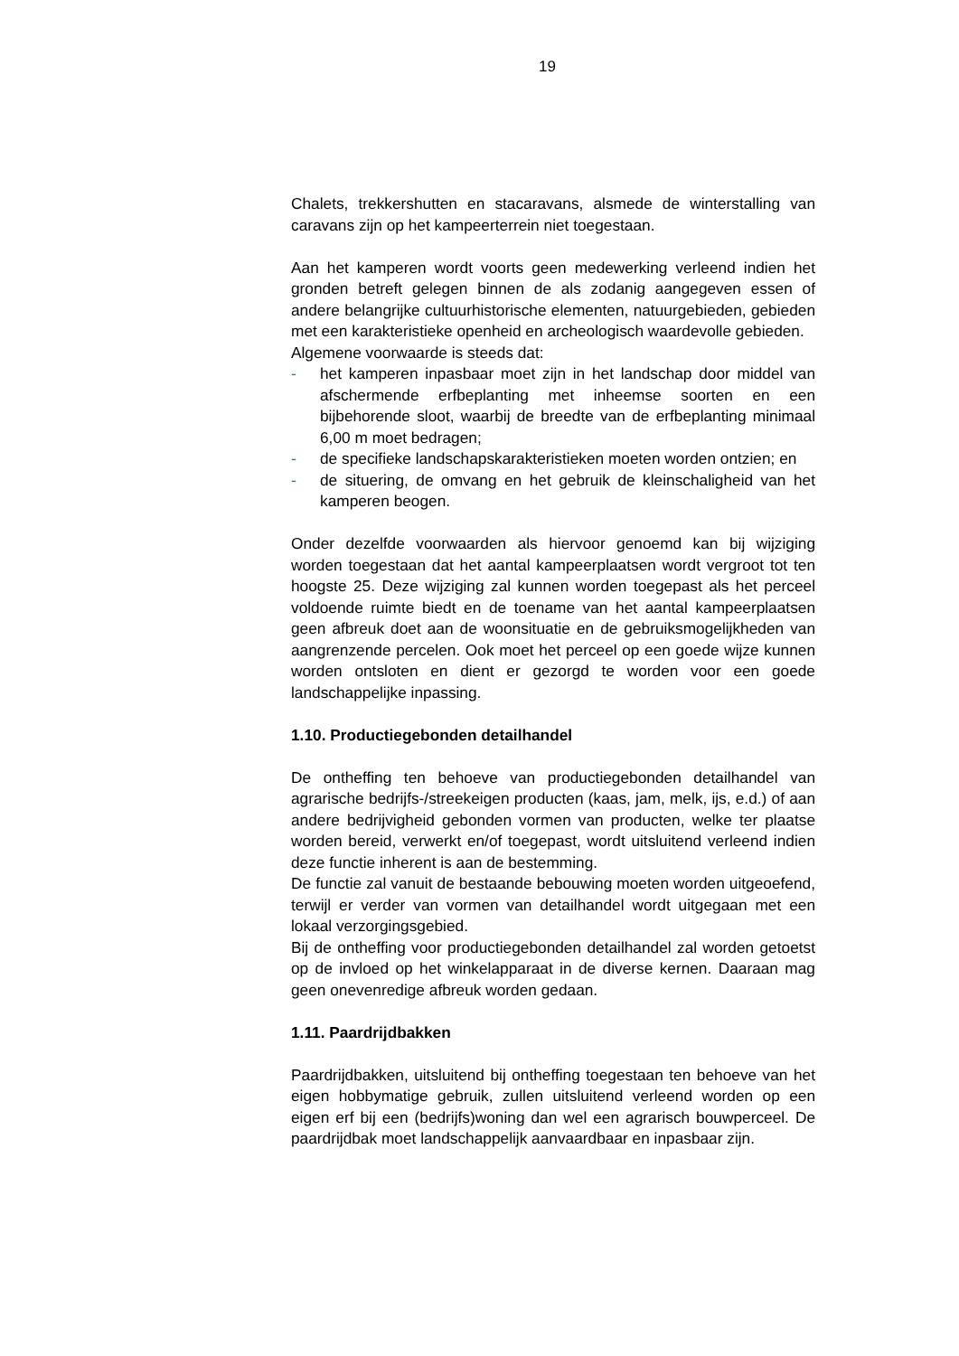19
Chalets, trekkershutten en stacaravans, alsmede de winterstalling van caravans zijn op het kampeerterrein niet toegestaan.
Aan het kamperen wordt voorts geen medewerking verleend indien het gronden betreft gelegen binnen de als zodanig aangegeven essen of andere belangrijke cultuurhistorische elementen, natuurgebieden, gebieden met een karakteristieke openheid en archeologisch waardevolle gebieden.
Algemene voorwaarde is steeds dat:
- het kamperen inpasbaar moet zijn in het landschap door middel van afschermende erfbeplanting met inheemse soorten en een bijbehorende sloot, waarbij de breedte van de erfbeplanting minimaal 6,00 m moet bedragen;
- de specifieke landschapskarakteristieken moeten worden ontzien; en
- de situering, de omvang en het gebruik de kleinschaligheid van het kamperen beogen.
Onder dezelfde voorwaarden als hiervoor genoemd kan bij wijziging worden toegestaan dat het aantal kampeerplaatsen wordt vergroot tot ten hoogste 25. Deze wijziging zal kunnen worden toegepast als het perceel voldoende ruimte biedt en de toename van het aantal kampeerplaatsen geen afbreuk doet aan de woonsituatie en de gebruiksmogelijkheden van aangrenzende percelen. Ook moet het perceel op een goede wijze kunnen worden ontsloten en dient er gezorgd te worden voor een goede landschappelijke inpassing.
1.10. Productiegebonden detailhandel
De ontheffing ten behoeve van productiegebonden detailhandel van agrarische bedrijfs-/streekeigen producten (kaas, jam, melk, ijs, e.d.) of aan andere bedrijvigheid gebonden vormen van producten, welke ter plaatse worden bereid, verwerkt en/of toegepast, wordt uitsluitend verleend indien deze functie inherent is aan de bestemming.
De functie zal vanuit de bestaande bebouwing moeten worden uitgeoefend, terwijl er verder van vormen van detailhandel wordt uitgegaan met een lokaal verzorgingsgebied.
Bij de ontheffing voor productiegebonden detailhandel zal worden getoetst op de invloed op het winkelapparaat in de diverse kernen. Daaraan mag geen onevenredige afbreuk worden gedaan.
1.11. Paardrijdbakken
Paardrijdbakken, uitsluitend bij ontheffing toegestaan ten behoeve van het eigen hobbymatige gebruik, zullen uitsluitend verleend worden op een eigen erf bij een (bedrijfs)woning dan wel een agrarisch bouwperceel. De paardrijdbak moet landschappelijk aanvaardbaar en inpasbaar zijn.